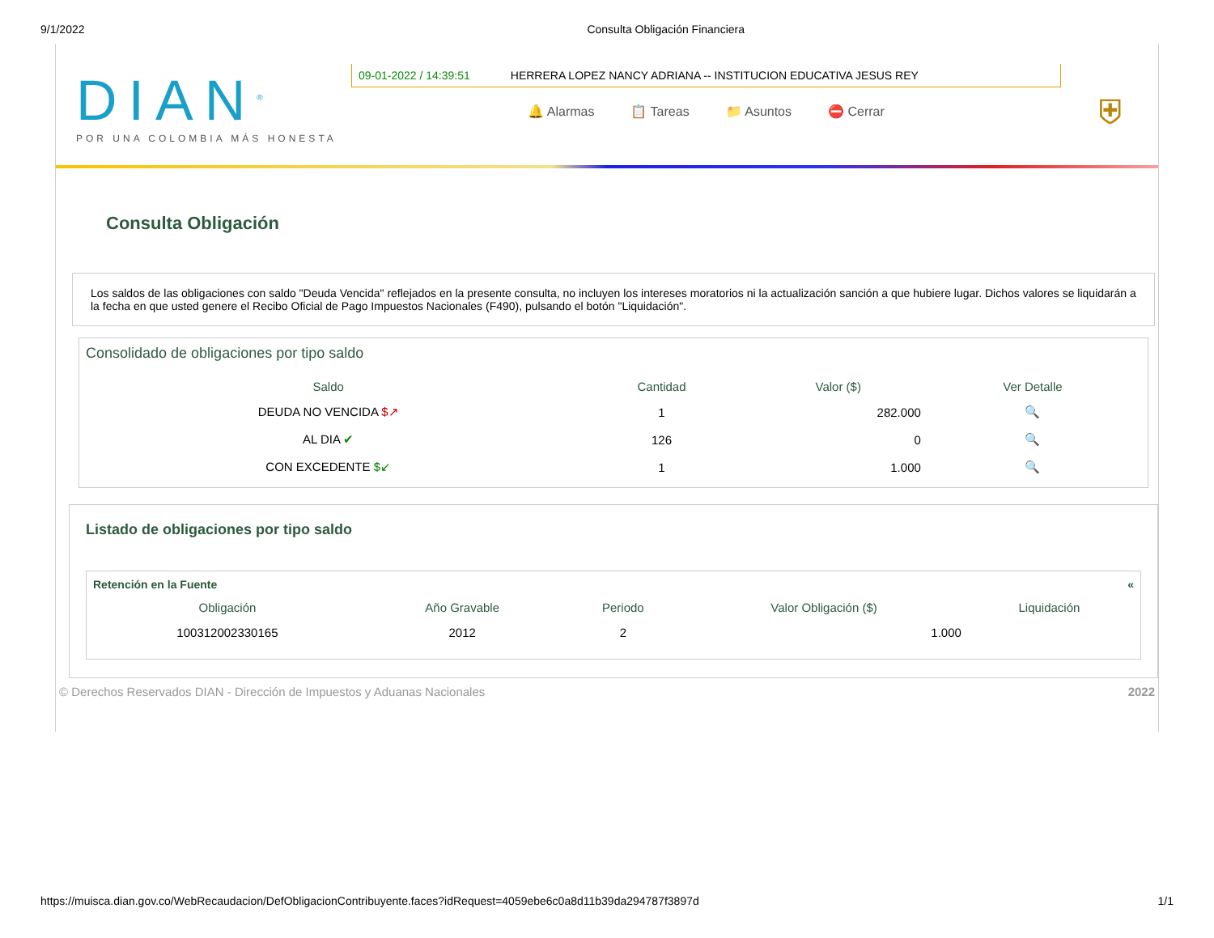9/1/2022 Consulta Obligación Financiera
DIAN<sup>®</sup>
POR UNA COLOMBIA MÁS HONESTA
09-01-2022 / 14:39:51 HERRERA LOPEZ NANCY ADRIANA -- INSTITUCION EDUCATIVA JESUS REY
🔔 Alarmas 📋 Tareas 📁 Asuntos ⛔ Cerrar
⛨
Consulta Obligación
Los saldos de las obligaciones con saldo "Deuda Vencida" reflejados en la presente consulta, no incluyen los intereses moratorios ni la actualización sanción a que hubiere lugar. Dichos valores se liquidarán a la fecha en que usted genere el Recibo Oficial de Pago Impuestos Nacionales (F490), pulsando el botón "Liquidación".
Consolidado de obligaciones por tipo saldo
| Saldo | Cantidad | Valor ($) | Ver Detalle |
| --- | --- | --- | --- |
| DEUDA NO VENCIDA $↗ | 1 | 282.000 | 🔍 |
| AL DIA ✔ | 126 | 0 | 🔍 |
| CON EXCEDENTE $↙ | 1 | 1.000 | 🔍 |
Listado de obligaciones por tipo saldo
Retención en la Fuente «
| Obligación | Año Gravable | Periodo | Valor Obligación ($) | Liquidación |
| --- | --- | --- | --- | --- |
| 100312002330165 | 2012 | 2 | 1.000 | |
© Derechos Reservados DIAN - Dirección de Impuestos y Aduanas Nacionales 2022
https://muisca.dian.gov.co/WebRecaudacion/DefObligacionContribuyente.faces?idRequest=4059ebe6c0a8d11b39da294787f3897d 1/1